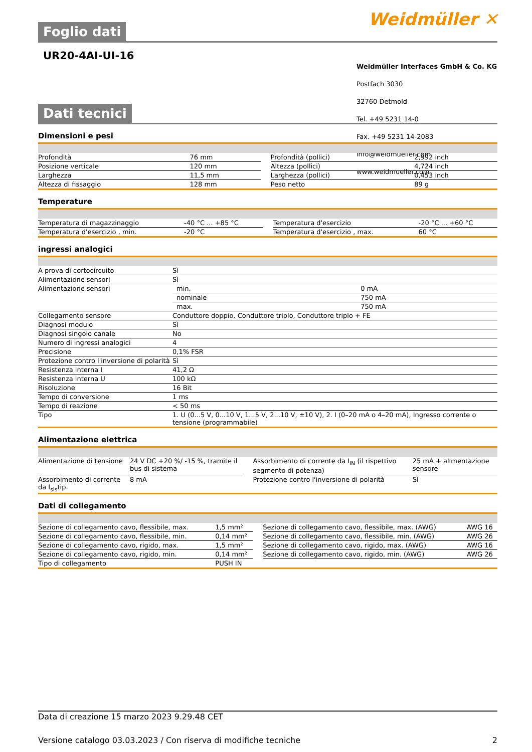Weidmüller ✕
Foglio dati
UR20-4AI-UI-16
Weidmüller Interfaces GmbH & Co. KG
Postfach 3030
32760 Detmold
Tel. +49 5231 14-0
Fax. +49 5231 14-2083
info@weidmueller.com
www.weidmueller.com
Dati tecnici
Dimensioni e pesi
| Profondità | 76 mm | | Profondità (pollici) | 2,992 inch |
| Posizione verticale | 120 mm | | Altezza (pollici) | 4,724 inch |
| Larghezza | 11,5 mm | | Larghezza (pollici) | 0,453 inch |
| Altezza di fissaggio | 128 mm | | Peso netto | 89 g |
Temperature
| Temperatura di magazzinaggio | -40 °C ... +85 °C | | Temperatura d'esercizio | -20 °C ... +60 °C |
| Temperatura d'esercizio , min. | -20 °C | | Temperatura d'esercizio , max. | 60 °C |
ingressi analogici
| A prova di cortocircuito | Sì | |
| Alimentazione sensori | Sì | |
| Alimentazione sensori | min. | 0 mA |
| | nominale | 750 mA |
| | max. | 750 mA |
| Collegamento sensore | Conduttore doppio, Conduttore triplo, Conduttore triplo + FE | |
| Diagnosi modulo | Sì | |
| Diagnosi singolo canale | No | |
| Numero di ingressi analogici | 4 | |
| Precisione | 0,1% FSR | |
| Protezione contro l'inversione di polarità | Sì | |
| Resistenza interna I | 41,2 Ω | |
| Resistenza interna U | 100 kΩ | |
| Risoluzione | 16 Bit | |
| Tempo di conversione | 1 ms | |
| Tempo di reazione | < 50 ms | |
| Tipo | 1. U (0...5 V, 0...10 V, 1...5 V, 2...10 V, ±10 V), 2. I (0–20 mA o 4–20 mA), Ingresso corrente o tensione (programmabile) | |
Alimentazione elettrica
| Alimentazione di tensione | 24 V DC +20 %/ -15 %, tramite il bus di sistema | | Assorbimento di corrente da I<sub>IN</sub> (il rispettivo segmento di potenza) | 25 mA + alimentazione sensore |
| Assorbimento di corrente da I<sub>sis</sub>tip. | 8 mA | | Protezione contro l'inversione di polarità | Sì |
Dati di collegamento
| Sezione di collegamento cavo, flessibile, max. | 1,5 mm² | | Sezione di collegamento cavo, flessibile, max. (AWG) | AWG 16 |
| Sezione di collegamento cavo, flessibile, min. | 0,14 mm² | | Sezione di collegamento cavo, flessibile, min. (AWG) | AWG 26 |
| Sezione di collegamento cavo, rigido, max. | 1,5 mm² | | Sezione di collegamento cavo, rigido, max. (AWG) | AWG 16 |
| Sezione di collegamento cavo, rigido, min. | 0,14 mm² | | Sezione di collegamento cavo, rigido, min. (AWG) | AWG 26 |
| Tipo di collegamento | PUSH IN | | | |
Data di creazione 15 marzo 2023 9.29.48 CET
Versione catalogo 03.03.2023 / Con riserva di modifiche tecniche 2